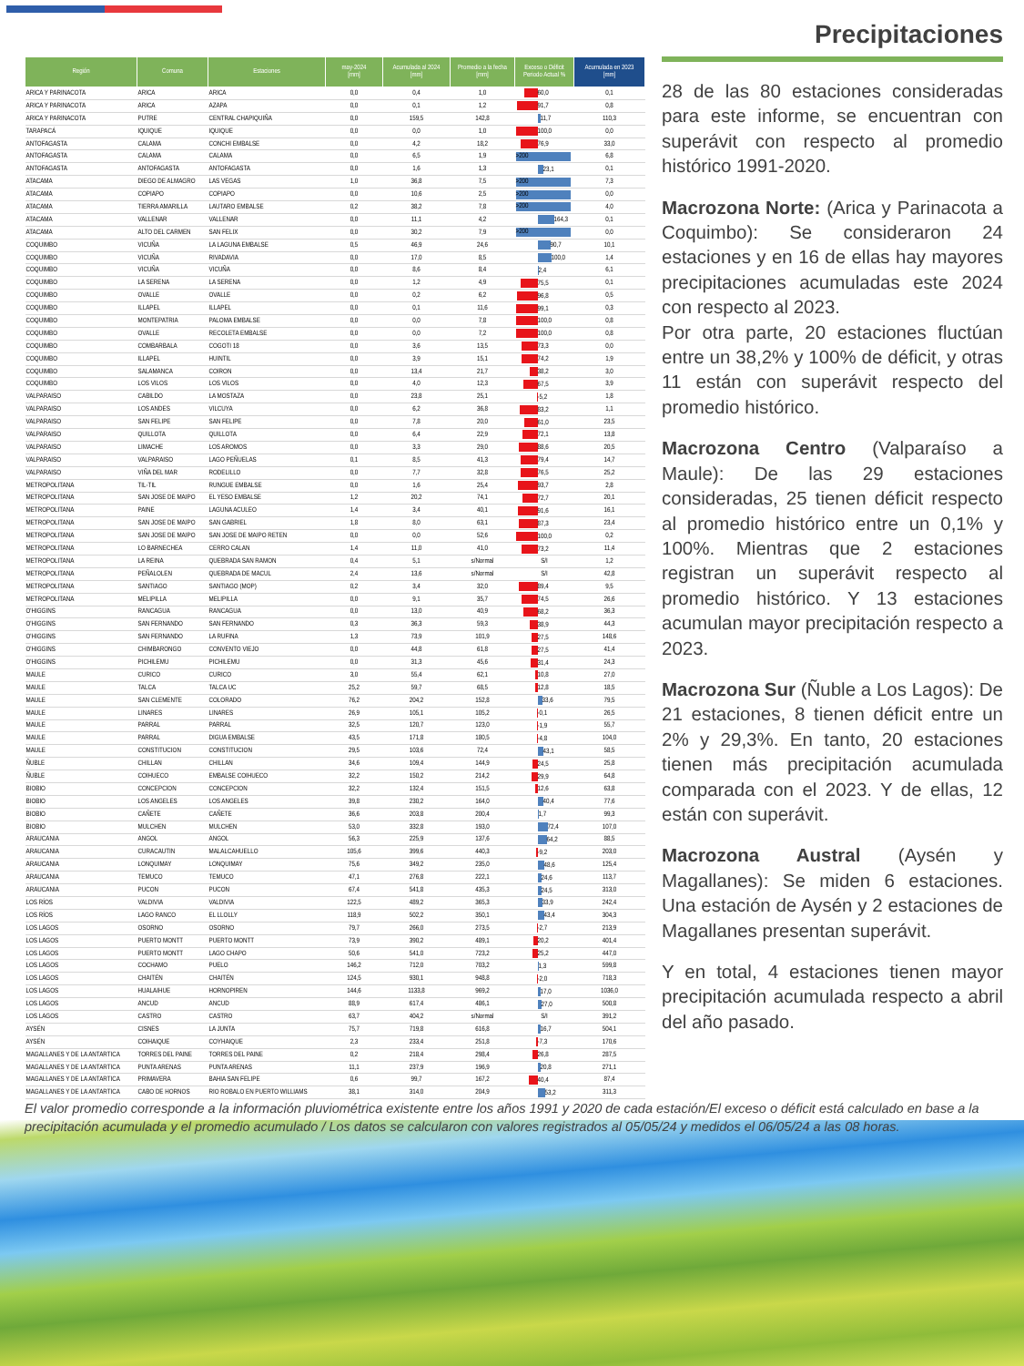| Región | Comuna | Estaciones | may-2024 [mm] | Acumulada al 2024 [mm] | Promedio a la fecha [mm] | Exceso o Déficit Periodo Actual % | Acumulada en 2023 [mm] |
| --- | --- | --- | --- | --- | --- | --- | --- |
| ARICA Y PARINACOTA | ARICA | ARICA | 0,0 | 0,4 | 1,0 | 60,0 | 0,1 |
| ARICA Y PARINACOTA | ARICA | AZAPA | 0,0 | 0,1 | 1,2 | 91,7 | 0,8 |
| ARICA Y PARINACOTA | PUTRE | CENTRAL CHAPIQUIÑA | 0,0 | 159,5 | 142,8 | 11,7 | 110,3 |
| TARAPACÁ | IQUIQUE | IQUIQUE | 0,0 | 0,0 | 1,0 | 100,0 | 0,0 |
| ANTOFAGASTA | CALAMA | CONCHI EMBALSE | 0,0 | 4,2 | 18,2 | 76,9 | 33,0 |
| ANTOFAGASTA | CALAMA | CALAMA | 0,0 | 6,5 | 1,9 | >200 | 6,8 |
| ANTOFAGASTA | ANTOFAGASTA | ANTOFAGASTA | 0,0 | 1,6 | 1,3 | 23,1 | 0,1 |
| ATACAMA | DIEGO DE ALMAGRO | LAS VEGAS | 1,0 | 36,8 | 7,5 | >200 | 7,3 |
| ATACAMA | COPIAPO | COPIAPO | 0,0 | 10,6 | 2,5 | >200 | 0,0 |
| ATACAMA | TIERRA AMARILLA | LAUTARO EMBALSE | 0,2 | 38,2 | 7,8 | >200 | 4,0 |
| ATACAMA | VALLENAR | VALLENAR | 0,0 | 11,1 | 4,2 | 164,3 | 0,1 |
| ATACAMA | ALTO DEL CARMEN | SAN FELIX | 0,0 | 30,2 | 7,9 | >200 | 0,0 |
| COQUIMBO | VICUÑA | LA LAGUNA EMBALSE | 0,5 | 46,9 | 24,6 | 90,7 | 10,1 |
| COQUIMBO | VICUÑA | RIVADAVIA | 0,0 | 17,0 | 8,5 | 100,0 | 1,4 |
| COQUIMBO | VICUÑA | VICUÑA | 0,0 | 8,6 | 8,4 | 2,4 | 6,1 |
| COQUIMBO | LA SERENA | LA SERENA | 0,0 | 1,2 | 4,9 | 75,5 | 0,1 |
| COQUIMBO | OVALLE | OVALLE | 0,0 | 0,2 | 6,2 | 96,8 | 0,5 |
| COQUIMBO | ILLAPEL | ILLAPEL | 0,0 | 0,1 | 11,6 | 99,1 | 0,3 |
| COQUIMBO | MONTEPATRIA | PALOMA EMBALSE | 0,0 | 0,0 | 7,8 | 100,0 | 0,8 |
| COQUIMBO | OVALLE | RECOLETA EMBALSE | 0,0 | 0,0 | 7,2 | 100,0 | 0,8 |
| COQUIMBO | COMBARBALA | COGOTI 18 | 0,0 | 3,6 | 13,5 | 73,3 | 0,0 |
| COQUIMBO | ILLAPEL | HUINTIL | 0,0 | 3,9 | 15,1 | 74,2 | 1,9 |
| COQUIMBO | SALAMANCA | COIRON | 0,0 | 13,4 | 21,7 | 38,2 | 3,0 |
| COQUIMBO | LOS VILOS | LOS VILOS | 0,0 | 4,0 | 12,3 | 67,5 | 3,9 |
| VALPARAISO | CABILDO | LA MOSTAZA | 0,0 | 23,8 | 25,1 | -5,2 | 1,8 |
| VALPARAISO | LOS ANDES | VILCUYA | 0,0 | 6,2 | 36,8 | 83,2 | 1,1 |
| VALPARAISO | SAN FELIPE | SAN FELIPE | 0,0 | 7,8 | 20,0 | 61,0 | 23,5 |
| VALPARAISO | QUILLOTA | QUILLOTA | 0,0 | 6,4 | 22,9 | 72,1 | 13,8 |
| VALPARAISO | LIMACHE | LOS AROMOS | 0,0 | 3,3 | 29,0 | 88,6 | 20,5 |
| VALPARAISO | VALPARAISO | LAGO PEÑUELAS | 0,1 | 8,5 | 41,3 | 79,4 | 14,7 |
| VALPARAISO | VIÑA DEL MAR | RODELILLO | 0,0 | 7,7 | 32,8 | 76,5 | 25,2 |
| METROPOLITANA | TIL-TIL | RUNGUE EMBALSE | 0,0 | 1,6 | 25,4 | 93,7 | 2,8 |
| METROPOLITANA | SAN JOSE DE MAIPO | EL YESO EMBALSE | 1,2 | 20,2 | 74,1 | 72,7 | 20,1 |
| METROPOLITANA | PAINE | LAGUNA ACULEO | 1,4 | 3,4 | 40,1 | 91,6 | 16,1 |
| METROPOLITANA | SAN JOSE DE MAIPO | SAN GABRIEL | 1,8 | 8,0 | 63,1 | 87,3 | 23,4 |
| METROPOLITANA | SAN JOSE DE MAIPO | SAN JOSE DE MAIPO RETEN | 0,0 | 0,0 | 52,6 | 100,0 | 0,2 |
| METROPOLITANA | LO BARNECHEA | CERRO CALAN | 1,4 | 11,0 | 41,0 | 73,2 | 11,4 |
| METROPOLITANA | LA REINA | QUEBRADA SAN RAMON | 0,4 | 5,1 | s/Normal | S/I | 1,2 |
| METROPOLITANA | PEÑALOLEN | QUEBRADA DE MACUL | 2,4 | 13,6 | s/Normal | S/I | 42,8 |
| METROPOLITANA | SANTIAGO | SANTIAGO (MOP) | 0,2 | 3,4 | 32,0 | 89,4 | 9,5 |
| METROPOLITANA | MELIPILLA | MELIPILLA | 0,0 | 9,1 | 35,7 | 74,5 | 26,6 |
| O'HIGGINS | RANCAGUA | RANCAGUA | 0,0 | 13,0 | 40,9 | 68,2 | 36,3 |
| O'HIGGINS | SAN FERNANDO | SAN FERNANDO | 0,3 | 36,3 | 59,3 | 38,9 | 44,3 |
| O'HIGGINS | SAN FERNANDO | LA RUFINA | 1,3 | 73,9 | 101,9 | 27,5 | 148,6 |
| O'HIGGINS | CHIMBARONGO | CONVENTO VIEJO | 0,0 | 44,8 | 61,8 | 27,5 | 41,4 |
| O'HIGGINS | PICHILEMU | PICHILEMU | 0,0 | 31,3 | 45,6 | 31,4 | 24,3 |
| MAULE | CURICO | CURICO | 3,0 | 55,4 | 62,1 | 10,8 | 27,0 |
| MAULE | TALCA | TALCA UC | 25,2 | 59,7 | 68,5 | 12,8 | 18,5 |
| MAULE | SAN CLEMENTE | COLORADO | 76,2 | 204,2 | 152,8 | 33,6 | 79,5 |
| MAULE | LINARES | LINARES | 26,9 | 105,1 | 105,2 | -0,1 | 26,5 |
| MAULE | PARRAL | PARRAL | 32,5 | 120,7 | 123,0 | -1,9 | 55,7 |
| MAULE | PARRAL | DIGUA EMBALSE | 43,5 | 171,8 | 180,5 | -4,8 | 104,0 |
| MAULE | CONSTITUCION | CONSTITUCION | 29,5 | 103,6 | 72,4 | 43,1 | 58,5 |
| ÑUBLE | CHILLAN | CHILLAN | 34,6 | 109,4 | 144,9 | 24,5 | 25,8 |
| ÑUBLE | COIHUECO | EMBALSE COIHUECO | 32,2 | 150,2 | 214,2 | 29,9 | 64,8 |
| BIOBIO | CONCEPCION | CONCEPCION | 32,2 | 132,4 | 151,5 | 12,6 | 63,8 |
| BIOBIO | LOS ANGELES | LOS ANGELES | 39,8 | 230,2 | 164,0 | 40,4 | 77,6 |
| BIOBIO | CAÑETE | CAÑETE | 36,6 | 203,8 | 200,4 | 1,7 | 99,3 |
| BIOBIO | MULCHEN | MULCHEN | 53,0 | 332,8 | 193,0 | 72,4 | 107,0 |
| ARAUCANIA | ANGOL | ANGOL | 56,3 | 225,9 | 137,6 | 64,2 | 88,5 |
| ARAUCANIA | CURACAUTIN | MALALCAHUELLO | 105,6 | 399,6 | 440,3 | -9,2 | 203,0 |
| ARAUCANIA | LONQUIMAY | LONQUIMAY | 75,6 | 349,2 | 235,0 | 48,6 | 125,4 |
| ARAUCANIA | TEMUCO | TEMUCO | 47,1 | 276,8 | 222,1 | 24,6 | 113,7 |
| ARAUCANIA | PUCON | PUCON | 67,4 | 541,8 | 435,3 | 24,5 | 313,0 |
| LOS RÍOS | VALDIVIA | VALDIVIA | 122,5 | 489,2 | 365,3 | 33,9 | 242,4 |
| LOS RÍOS | LAGO RANCO | EL LLOLLY | 118,9 | 502,2 | 350,1 | 43,4 | 304,3 |
| LOS LAGOS | OSORNO | OSORNO | 79,7 | 266,0 | 273,5 | -2,7 | 213,9 |
| LOS LAGOS | PUERTO MONTT | PUERTO MONTT | 73,9 | 390,2 | 489,1 | 20,2 | 401,4 |
| LOS LAGOS | PUERTO MONTT | LAGO CHAPO | 50,6 | 541,0 | 723,2 | 25,2 | 447,0 |
| LOS LAGOS | COCHAMO | PUELO | 146,2 | 712,0 | 703,2 | 1,3 | 599,8 |
| LOS LAGOS | CHAITÉN | CHAITÉN | 124,5 | 930,1 | 948,8 | -2,0 | 718,3 |
| LOS LAGOS | HUALAIHUE | HORNOPIREN | 144,6 | 1133,8 | 969,2 | 17,0 | 1036,0 |
| LOS LAGOS | ANCUD | ANCUD | 88,9 | 617,4 | 486,1 | 27,0 | 500,8 |
| LOS LAGOS | CASTRO | CASTRO | 63,7 | 404,2 | s/Normal | S/I | 391,2 |
| AYSÉN | CISNES | LA JUNTA | 75,7 | 719,8 | 616,8 | 16,7 | 504,1 |
| AYSÉN | COIHAIQUE | COYHAIQUE | 2,3 | 233,4 | 251,8 | -7,3 | 170,6 |
| MAGALLANES Y DE LA ANTARTICA | TORRES DEL PAINE | TORRES DEL PAINE | 0,2 | 218,4 | 298,4 | 26,8 | 287,5 |
| MAGALLANES Y DE LA ANTARTICA | PUNTA ARENAS | PUNTA ARENAS | 11,1 | 237,9 | 196,9 | 20,8 | 271,1 |
| MAGALLANES Y DE LA ANTARTICA | PRIMAVERA | BAHIA SAN FELIPE | 0,6 | 99,7 | 167,2 | 40,4 | 87,4 |
| MAGALLANES Y DE LA ANTARTICA | CABO DE HORNOS | RIO ROBALO EN PUERTO WILLIAMS | 38,1 | 314,0 | 204,9 | 53,2 | 311,3 |
Precipitaciones
28 de las 80 estaciones consideradas para este informe, se encuentran con superávit con respecto al promedio histórico 1991-2020.
Macrozona Norte: (Arica y Parinacota a Coquimbo): Se consideraron 24 estaciones y en 16 de ellas hay mayores precipitaciones acumuladas este 2024 con respecto al 2023.
Por otra parte, 20 estaciones fluctúan entre un 38,2% y 100% de déficit, y otras 11 están con superávit respecto del promedio histórico.
Macrozona Centro (Valparaíso a Maule): De las 29 estaciones consideradas, 25 tienen déficit respecto al promedio histórico entre un 0,1% y 100%. Mientras que 2 estaciones registran un superávit respecto al promedio histórico. Y 13 estaciones acumulan mayor precipitación respecto a 2023.
Macrozona Sur (Ñuble a Los Lagos): De 21 estaciones, 8 tienen déficit entre un 2% y 29,3%. En tanto, 20 estaciones tienen más precipitación acumulada comparada con el 2023. Y de ellas, 12 están con superávit.
Macrozona Austral (Aysén y Magallanes): Se miden 6 estaciones. Una estación de Aysén y 2 estaciones de Magallanes presentan superávit.
Y en total, 4 estaciones tienen mayor precipitación acumulada respecto a abril del año pasado.
El valor promedio corresponde a la información pluviométrica existente entre los años 1991 y 2020 de cada estación/El exceso o déficit está calculado en base a la precipitación acumulada y el promedio acumulado / Los datos se calcularon con valores registrados al 05/05/24 y medidos el 06/05/24 a las 08 horas.